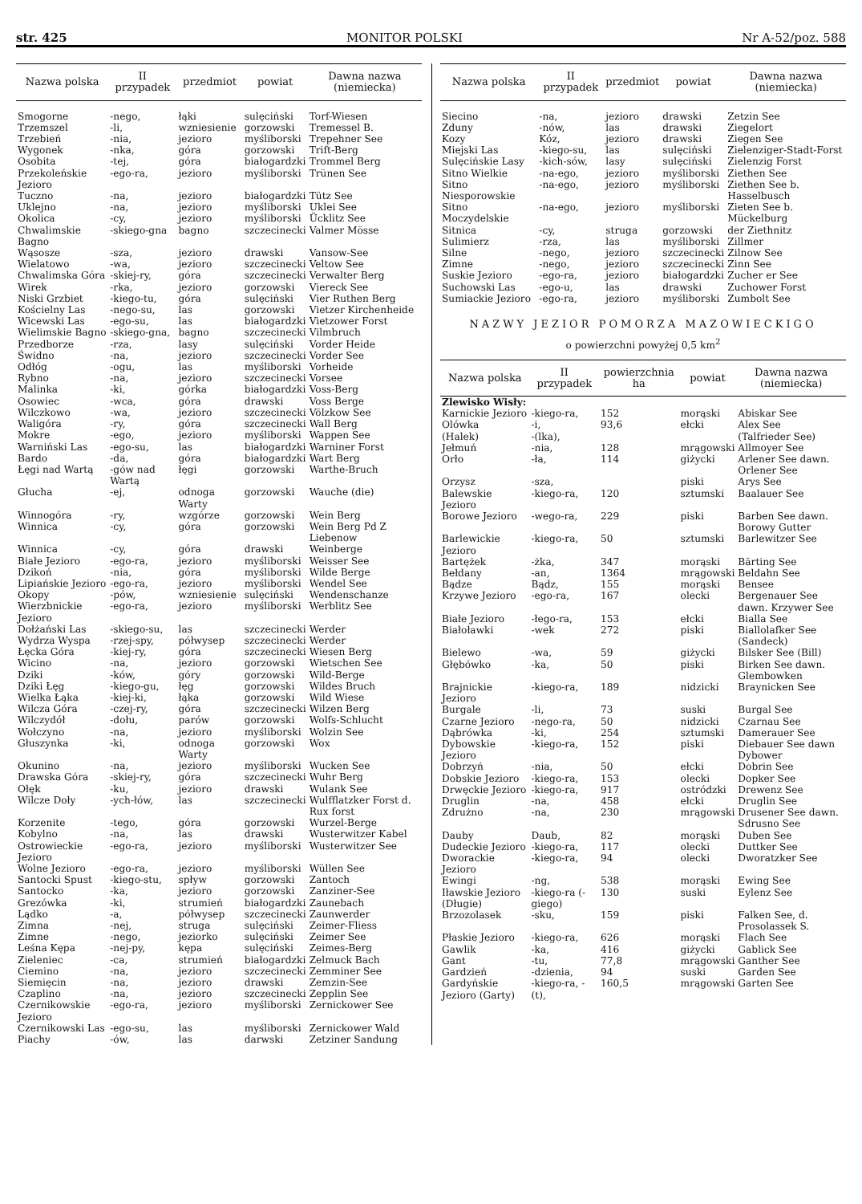str. 425 MONITOR POLSKI Nr A-52/poz. 588
| Nazwa polska | II przypadek | przedmiot | powiat | Dawna nazwa (niemiecka) |
| --- | --- | --- | --- | --- |
| Smogorne | -nego, | łąki | sulęciński | Torf-Wiesen |
| Trzemszel | -li, | wzniesienie | gorzowski | Tremessel B. |
| Trzebień | -nia, | jezioro | myśliborski | Trepehner See |
| Wygonek | -nka, | góra | gorzowski | Trift-Berg |
| Osobita | -tej, | góra | białogardzki | Trommel Berg |
| Przekoleńskie Jezioro | -ego-ra, | jezioro | myśliborski | Trünen See |
| Tuczno | -na, | jezioro | białogardzki | Tütz See |
| Uklejno | -na, | jezioro | myśliborski | Uklei See |
| Okolica | -cy, | jezioro | myśliborski | Ücklitz See |
| Chwalimskie Bagno | -skiego-gna | bagno | szczecinecki | Valmer Mösse |
| Wąsosze | -sza, | jezioro | drawski | Vansow-See |
| Wielatowo | -wa, | jezioro | szczecinecki | Veltow See |
| Chwalimska Góra | -skiej-ry, | góra | szczecinecki | Verwalter Berg |
| Wirek | -rka, | jezioro | gorzowski | Viereck See |
| Niski Grzbiet | -kiego-tu, | góra | sulęciński | Vier Ruthen Berg |
| Kościelny Las | -nego-su, | las | gorzowski | Vietzer Kirchenheide |
| Wicewski Las | -ego-su, | las | białogardzki | Vietzower Forst |
| Wielimskie Bagno | -skiego-gna, | bagno | szczecinecki | Vilmbruch |
| Przedborze | -rza, | lasy | sulęciński | Vorder Heide |
| Świdno | -na, | jezioro | szczecinecki | Vorder See |
| Odłóg | -ogu, | las | myśliborski | Vorheide |
| Rybno | -na, | jezioro | szczecinecki | Vorsee |
| Malinka | -ki, | górka | białogardzki | Voss-Berg |
| Osowiec | -wca, | góra | drawski | Voss Berge |
| Wilczkowo | -wa, | jezioro | szczecinecki | Völzkow See |
| Waligóra | -ry, | góra | szczecinecki | Wall Berg |
| Mokre | -ego, | jezioro | myśliborski | Wappen See |
| Warniński Las | -ego-su, | las | białogardzki | Warniner Forst |
| Bardo | -da, | góra | białogardzki | Wart Berg |
| Łęgi nad Wartą | -gów nad Wartą | łęgi | gorzowski | Warthe-Bruch |
| Głucha | -ej, | odnoga Warty | gorzowski | Wauche (die) |
| Winnogóra | -ry, | wzgórze | gorzowski | Wein Berg |
| Winnica | -cy, | góra | gorzowski | Wein Berg Pd Z Liebenow |
| Winnica | -cy, | góra | drawski | Weinberge |
| Białe Jezioro | -ego-ra, | jezioro | myśliborski | Weisser See |
| Dzikoń | -nia, | góra | myśliborski | Wilde Berge |
| Lipiańskie Jezioro | -ego-ra, | jezioro | myśliborski | Wendel See |
| Okopy | -pów, | wzniesienie | sulęciński | Wendenschanze |
| Wierzbnickie Jezioro | -ego-ra, | jezioro | myśliborski | Werblitz See |
| Dołżański Las | -skiego-su, | las | szczecinecki | Werder |
| Wydrza Wyspa | -rzej-spy, | półwysep | szczecinecki | Werder |
| Łęcka Góra | -kiej-ry, | góra | szczecinecki | Wiesen Berg |
| Wicino | -na, | jezioro | gorzowski | Wietschen See |
| Dziki | -ków, | góry | gorzowski | Wild-Berge |
| Dziki Łęg | -kiego-gu, | łęg | gorzowski | Wildes Bruch |
| Wielka Łąka | -kiej-ki, | łąka | gorzowski | Wild Wiese |
| Wilcza Góra | -czej-ry, | góra | szczecinecki | Wilzen Berg |
| Wilczydół | -dołu, | parów | gorzowski | Wolfs-Schlucht |
| Wołczyno | -na, | jezioro | myśliborski | Wolzin See |
| Głuszynka | -ki, | odnoga Warty | gorzowski | Wox |
| Okunino | -na, | jezioro | myśliborski | Wucken See |
| Drawska Góra | -skiej-ry, | góra | szczecinecki | Wuhr Berg |
| Ołęk | -ku, | jezioro | drawski | Wulank See |
| Wilcze Doły | -ych-łów, | las | szczecinecki | Wulfflatzker Forst d. Rux forst |
| Korzenite | -tego, | góra | gorzowski | Wurzel-Berge |
| Kobylno | -na, | las | drawski | Wusterwitzer Kabel |
| Ostrowieckie Jezioro | -ego-ra, | jezioro | myśliborski | Wusterwitzer See |
| Wolne Jezioro | -ego-ra, | jezioro | myśliborski | Wüllen See |
| Santocki Spust | -kiego-stu, | spływ | gorzowski | Zantoch |
| Santocko | -ka, | jezioro | gorzowski | Zanziner-See |
| Grezówka | -ki, | strumień | białogardzki | Zaunebach |
| Lądko | -a, | półwysep | szczecinecki | Zaunwerder |
| Zimna | -nej, | struga | sulęciński | Zeimer-Fliess |
| Zimne | -nego, | jeziorko | sulęciński | Zeimer See |
| Leśna Kępa | -nej-py, | kępa | sulęciński | Zeimes-Berg |
| Zieleniec | -ca, | strumień | białogardzki | Zelmuck Bach |
| Ciemino | -na, | jezioro | szczecinecki | Zemminer See |
| Siemięcin | -na, | jezioro | drawski | Zemzin-See |
| Czaplino | -na, | jezioro | szczecinecki | Zepplin See |
| Czernikowskie Jezioro | -ego-ra, | jezioro | myśliborski | Zernickower See |
| Czernikowski Las | -ego-su, | las | myśliborski | Zernickower Wald |
| Piachy | -ów, | las | darwski | Zetziner Sandung |
| Nazwa polska | II przypadek | przedmiot | powiat | Dawna nazwa (niemiecka) |
| --- | --- | --- | --- | --- |
| Siecino | -na, | jezioro | drawski | Zetzin See |
| Zduny | -nów, | las | drawski | Ziegelort |
| Kozy | Kóz, | jezioro | drawski | Ziegen See |
| Miejski Las | -kiego-su, | las | sulęciński | Zielenziger-Stadt-Forst |
| Sulęcińskie Lasy | -kich-sów, | lasy | sulęciński | Zielenzig Forst |
| Sitno Wielkie | -na-ego, | jezioro | myśliborski | Ziethen See |
| Sitno Niesporowskie | -na-ego, | jezioro | myśliborski | Ziethen See b. Hasselbusch |
| Sitno Moczydelskie | -na-ego, | jezioro | myśliborski | Zieten See b. Mückelburg |
| Sitnica | -cy, | struga | gorzowski | der Ziethnitz |
| Sulimierz | -rza, | las | myśliborski | Zillmer |
| Silne | -nego, | jezioro | szczecinecki | Zilnow See |
| Zimne | -nego, | jezioro | szczecinecki | Zinn See |
| Suskie Jezioro | -ego-ra, | jezioro | białogardzki | Zucher er See |
| Suchowski Las | -ego-u, | las | drawski | Zuchower Forst |
| Sumiackie Jezioro | -ego-ra, | jezioro | myśliborski | Zumbolt See |
NAZWY JEZIOR POMORZA MAZOWIECKIGO
o powierzchni powyżej 0,5 km<sup>2</sup>
| Nazwa polska | II przypadek | powierzchnia ha | powiat | Dawna nazwa (niemiecka) |
| --- | --- | --- | --- | --- |
| Zlewisko Wisły: | | | | |
| Karnickie Jezioro | -kiego-ra, | 152 | morąski | Abiskar See |
| Olówka | -i, | 93,6 | ełcki | Alex See |
| (Halek) | -(lka), | | | (Talfrieder See) |
| Jełmuń | -nia, | 128 | mrągowski | Allmoyer See |
| Orło | -ła, | 114 | giżycki | Arlener See dawn. Orlener See |
| Orzysz | -sza, | | piski | Arys See |
| Balewskie Jezioro | -kiego-ra, | 120 | sztumski | Baalauer See |
| Borowe Jezioro | -wego-ra, | 229 | piski | Barben See dawn. Borowy Gutter |
| Barlewickie Jezioro | -kiego-ra, | 50 | sztumski | Barlewitzer See |
| Bartężek | -żka, | 347 | morąski | Bärting See |
| Bełdany | -an, | 1364 | mrągowski | Beldahn See |
| Bądze | Bądz, | 155 | morąski | Bensee |
| Krzywe Jezioro | -ego-ra, | 167 | olecki | Bergenauer See dawn. Krzywer See |
| Białe Jezioro | -łego-ra, | 153 | ełcki | Bialla See |
| Białoławki | -wek | 272 | piski | Biallolafker See (Sandeck) |
| Bielewo | -wa, | 59 | giżycki | Bilsker See (Bill) |
| Głębówko | -ka, | 50 | piski | Birken See dawn. Glembowken |
| Brajnickie Jezioro | -kiego-ra, | 189 | nidzicki | Braynicken See |
| Burgale | -li, | 73 | suski | Burgal See |
| Czarne Jezioro | -nego-ra, | 50 | nidzicki | Czarnau See |
| Dąbrówka | -ki, | 254 | sztumski | Damerauer See |
| Dybowskie Jezioro | -kiego-ra, | 152 | piski | Diebauer See dawn Dybower |
| Dobrzyń | -nia, | 50 | ełcki | Dobrin See |
| Dobskie Jezioro | -kiego-ra, | 153 | olecki | Dopker See |
| Drwęckie Jezioro | -kiego-ra, | 917 | ostródzki | Drewenz See |
| Druglin | -na, | 458 | ełcki | Druglin See |
| Zdrużno | -na, | 230 | mrągowski | Drusener See dawn. Sdrusno See |
| Dauby | Daub, | 82 | morąski | Duben See |
| Dudeckie Jezioro | -kiego-ra, | 117 | olecki | Duttker See |
| Dworackie Jezioro | -kiego-ra, | 94 | olecki | Dworatzker See |
| Ewingi | -ng, | 538 | morąski | Ewing See |
| Iławskie Jezioro (Długie) | -kiego-ra (-giego) | 130 | suski | Eylenz See |
| Brzozolasek | -sku, | 159 | piski | Falken See, d. Prosolassek S. |
| Płaskie Jezioro | -kiego-ra, | 626 | morąski | Flach See |
| Gawlik | -ka, | 416 | giżycki | Gablick See |
| Gant | -tu, | 77,8 | mrągowski | Ganther See |
| Gardzień | -dzienia, | 94 | suski | Garden See |
| Gardyńskie Jezioro (Garty) | -kiego-ra, -(t), | 160,5 | mrągowski | Garten See |